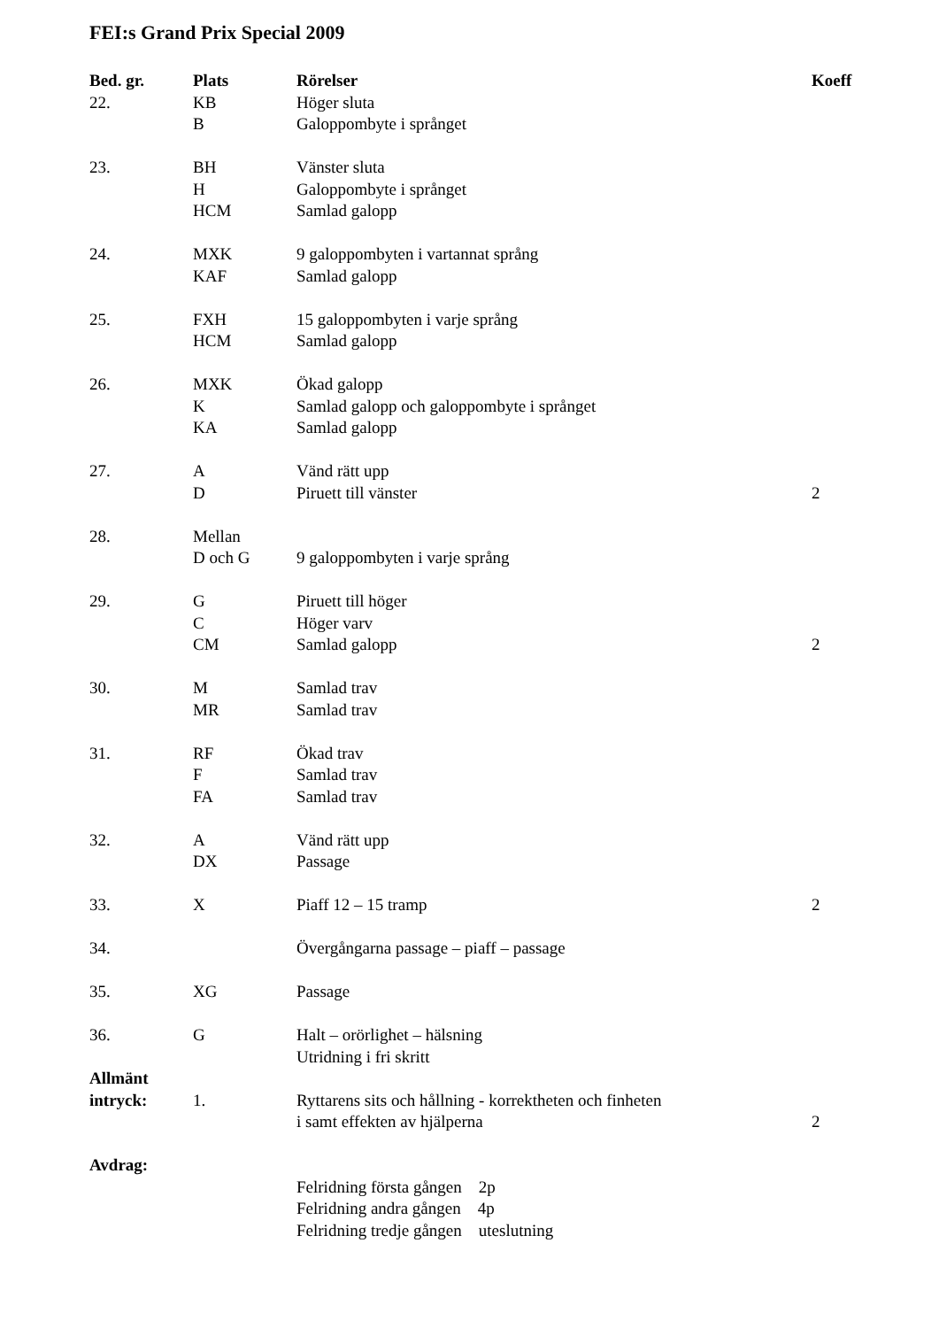FEI:s Grand Prix Special 2009
| Bed. gr. | Plats | Rörelser | Koeff |
| --- | --- | --- | --- |
| 22. | KB | Höger sluta | |
| | B | Galoppombyte i språnget | |
| 23. | BH | Vänster sluta | |
| | H | Galoppombyte i språnget | |
| | HCM | Samlad galopp | |
| 24. | MXK | 9 galoppombyten i vartannat språng | |
| | KAF | Samlad galopp | |
| 25. | FXH | 15 galoppombyten i varje språng | |
| | HCM | Samlad galopp | |
| 26. | MXK | Ökad galopp | |
| | K | Samlad galopp och galoppombyte i språnget | |
| | KA | Samlad galopp | |
| 27. | A | Vänd rätt upp | |
| | D | Piruett till vänster | 2 |
| 28. | Mellan | | |
| | D och G | 9 galoppombyten i varje språng | |
| 29. | G | Piruett till höger | |
| | C | Höger varv | |
| | CM | Samlad galopp | 2 |
| 30. | M | Samlad trav | |
| | MR | Samlad trav | |
| 31. | RF | Ökad trav | |
| | F | Samlad trav | |
| | FA | Samlad trav | |
| 32. | A | Vänd rätt upp | |
| | DX | Passage | |
| 33. | X | Piaff 12 – 15 tramp | 2 |
| 34. | | Övergångarna passage – piaff – passage | |
| 35. | XG | Passage | |
| 36. | G | Halt – orörlighet – hälsning | |
| | | Utridning i fri skritt | |
| Allmänt | | | |
| intryck: | 1. | Ryttarens sits och hållning - korrektheten och finheten | |
| | | i samt effekten av hjälperna | 2 |
| Avdrag: | | | |
| | | Felridning första gången 2p | |
| | | Felridning andra gången 4p | |
| | | Felridning tredje gången uteslutning | |